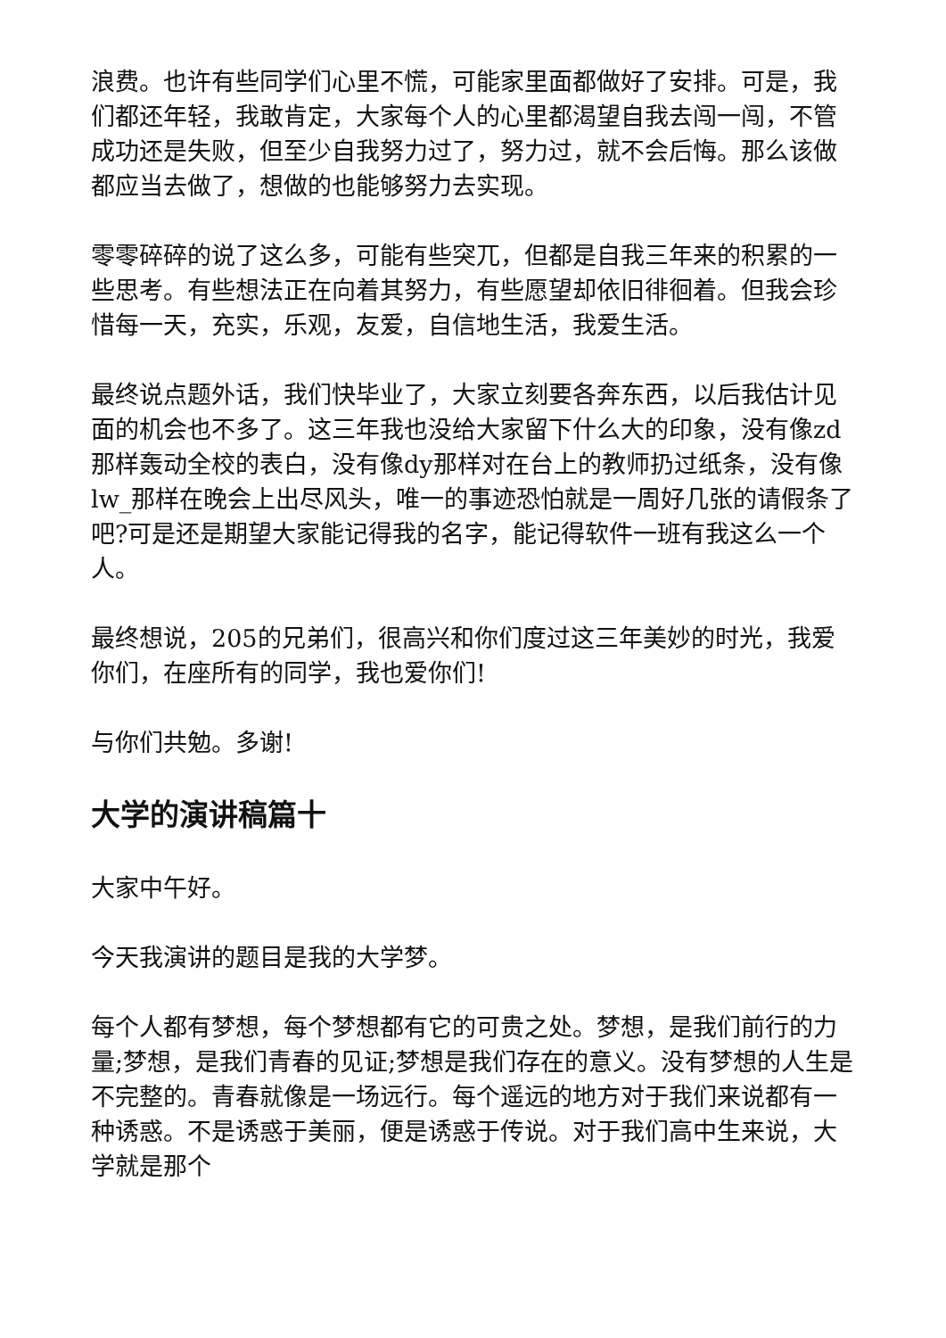浪费。也许有些同学们心里不慌，可能家里面都做好了安排。可是，我们都还年轻，我敢肯定，大家每个人的心里都渴望自我去闯一闯，不管成功还是失败，但至少自我努力过了，努力过，就不会后悔。那么该做都应当去做了，想做的也能够努力去实现。
零零碎碎的说了这么多，可能有些突兀，但都是自我三年来的积累的一些思考。有些想法正在向着其努力，有些愿望却依旧徘徊着。但我会珍惜每一天，充实，乐观，友爱，自信地生活，我爱生活。
最终说点题外话，我们快毕业了，大家立刻要各奔东西，以后我估计见面的机会也不多了。这三年我也没给大家留下什么大的印象，没有像zd那样轰动全校的表白，没有像dy那样对在台上的教师扔过纸条，没有像lw_那样在晚会上出尽风头，唯一的事迹恐怕就是一周好几张的请假条了吧?可是还是期望大家能记得我的名字，能记得软件一班有我这么一个人。
最终想说，205的兄弟们，很高兴和你们度过这三年美妙的时光，我爱你们，在座所有的同学，我也爱你们!
与你们共勉。多谢!
大学的演讲稿篇十
大家中午好。
今天我演讲的题目是我的大学梦。
每个人都有梦想，每个梦想都有它的可贵之处。梦想，是我们前行的力量;梦想，是我们青春的见证;梦想是我们存在的意义。没有梦想的人生是不完整的。青春就像是一场远行。每个遥远的地方对于我们来说都有一种诱惑。不是诱惑于美丽，便是诱惑于传说。对于我们高中生来说，大学就是那个